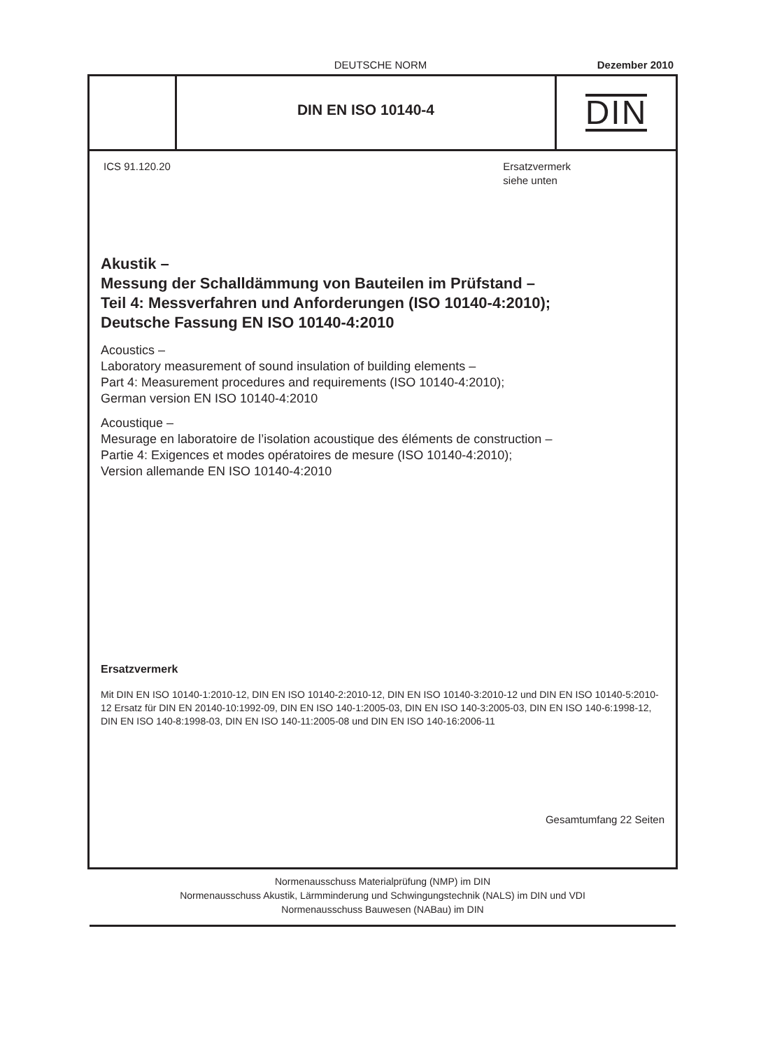DEUTSCHE NORM Dezember 2010
DIN EN ISO 10140-4
DIN
ICS 91.120.20 Ersatzvermerk
siehe unten
Akustik –
Messung der Schalldämmung von Bauteilen im Prüfstand –
Teil 4: Messverfahren und Anforderungen (ISO 10140-4:2010);
Deutsche Fassung EN ISO 10140-4:2010
Acoustics –
Laboratory measurement of sound insulation of building elements –
Part 4: Measurement procedures and requirements (ISO 10140-4:2010);
German version EN ISO 10140-4:2010
Acoustique –
Mesurage en laboratoire de l’isolation acoustique des éléments de construction –
Partie 4: Exigences et modes opératoires de mesure (ISO 10140-4:2010);
Version allemande EN ISO 10140-4:2010
Ersatzvermerk
Mit DIN EN ISO 10140-1:2010-12, DIN EN ISO 10140-2:2010-12, DIN EN ISO 10140-3:2010-12 und DIN EN ISO 10140-5:2010-12 Ersatz für DIN EN 20140-10:1992-09, DIN EN ISO 140-1:2005-03, DIN EN ISO 140-3:2005-03, DIN EN ISO 140-6:1998-12, DIN EN ISO 140-8:1998-03, DIN EN ISO 140-11:2005-08 und DIN EN ISO 140-16:2006-11
Gesamtumfang 22 Seiten
Normenausschuss Materialprüfung (NMP) im DIN
Normenausschuss Akustik, Lärmminderung und Schwingungstechnik (NALS) im DIN und VDI
Normenausschuss Bauwesen (NABau) im DIN